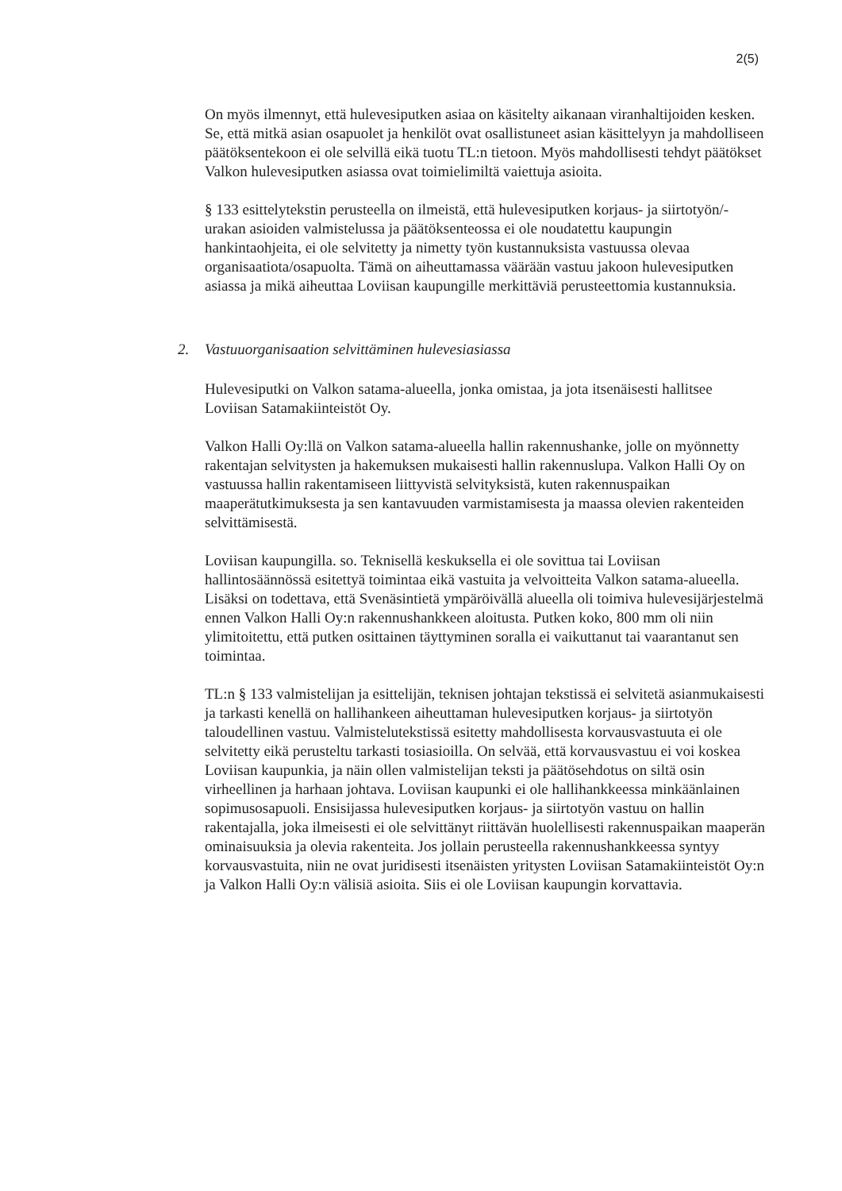2(5)
On myös ilmennyt, että hulevesiputken asiaa on käsitelty aikanaan viranhaltijoiden kesken. Se, että mitkä asian osapuolet ja henkilöt ovat osallistuneet asian käsittelyyn ja mahdolliseen päätöksentekoon ei ole selvillä eikä tuotu TL:n tietoon. Myös mahdollisesti tehdyt päätökset Valkon hulevesiputken asiassa ovat toimielimiltä vaiettuja asioita.
§ 133 esittelytekstin perusteella on ilmeistä, että hulevesiputken korjaus- ja siirtotyön/-urakan asioiden valmistelussa ja päätöksenteossa ei ole noudatettu kaupungin hankintaohjeita, ei ole selvitetty ja nimetty työn kustannuksista vastuussa olevaa organisaatiota/osapuolta. Tämä on aiheuttamassa väärään vastuu jakoon hulevesiputken asiassa ja mikä aiheuttaa Loviisan kaupungille merkittäviä perusteettomia kustannuksia.
2. Vastuuorganisaation selvittäminen hulevesiasiassa
Hulevesiputki on Valkon satama-alueella, jonka omistaa, ja jota itsenäisesti hallitsee Loviisan Satamakiinteistöt Oy.
Valkon Halli Oy:llä on Valkon satama-alueella hallin rakennushanke, jolle on myönnetty rakentajan selvitysten ja hakemuksen mukaisesti hallin rakennuslupa. Valkon Halli Oy on vastuussa hallin rakentamiseen liittyvistä selvityksistä, kuten rakennuspaikan maaperätutkimuksesta ja sen kantavuuden varmistamisesta ja maassa olevien rakenteiden selvittämisestä.
Loviisan kaupungilla. so. Teknisellä keskuksella ei ole sovittua tai Loviisan hallintosäännössä esitettyä toimintaa eikä vastuita ja velvoitteita Valkon satama-alueella. Lisäksi on todettava, että Svenäsintietä ympäröivällä alueella oli toimiva hulevesijärjestelmä ennen Valkon Halli Oy:n rakennushankkeen aloitusta. Putken koko, 800 mm oli niin ylimitoitettu, että putken osittainen täyttyminen soralla ei vaikuttanut tai vaarantanut sen toimintaa.
TL:n § 133 valmistelijan ja esittelijän, teknisen johtajan tekstissä ei selvitetä asianmukaisesti ja tarkasti kenellä on hallihankeen aiheuttaman hulevesiputken korjaus- ja siirtotyön taloudellinen vastuu. Valmistelutekstissä esitetty mahdollisesta korvausvastuuta ei ole selvitetty eikä perusteltu tarkasti tosiasioilla. On selvää, että korvausvastuu ei voi koskea Loviisan kaupunkia, ja näin ollen valmistelijan teksti ja päätösehdotus on siltä osin virheellinen ja harhaan johtava. Loviisan kaupunki ei ole hallihankkeessa minkäänlainen sopimusosapuoli. Ensisijassa hulevesiputken korjaus- ja siirtotyön vastuu on hallin rakentajalla, joka ilmeisesti ei ole selvittänyt riittävän huolellisesti rakennuspaikan maaperän ominaisuuksia ja olevia rakenteita. Jos jollain perusteella rakennushankkeessa syntyy korvausvastuita, niin ne ovat juridisesti itsenäisten yritysten Loviisan Satamakiinteistöt Oy:n ja Valkon Halli Oy:n välisiä asioita. Siis ei ole Loviisan kaupungin korvattavia.